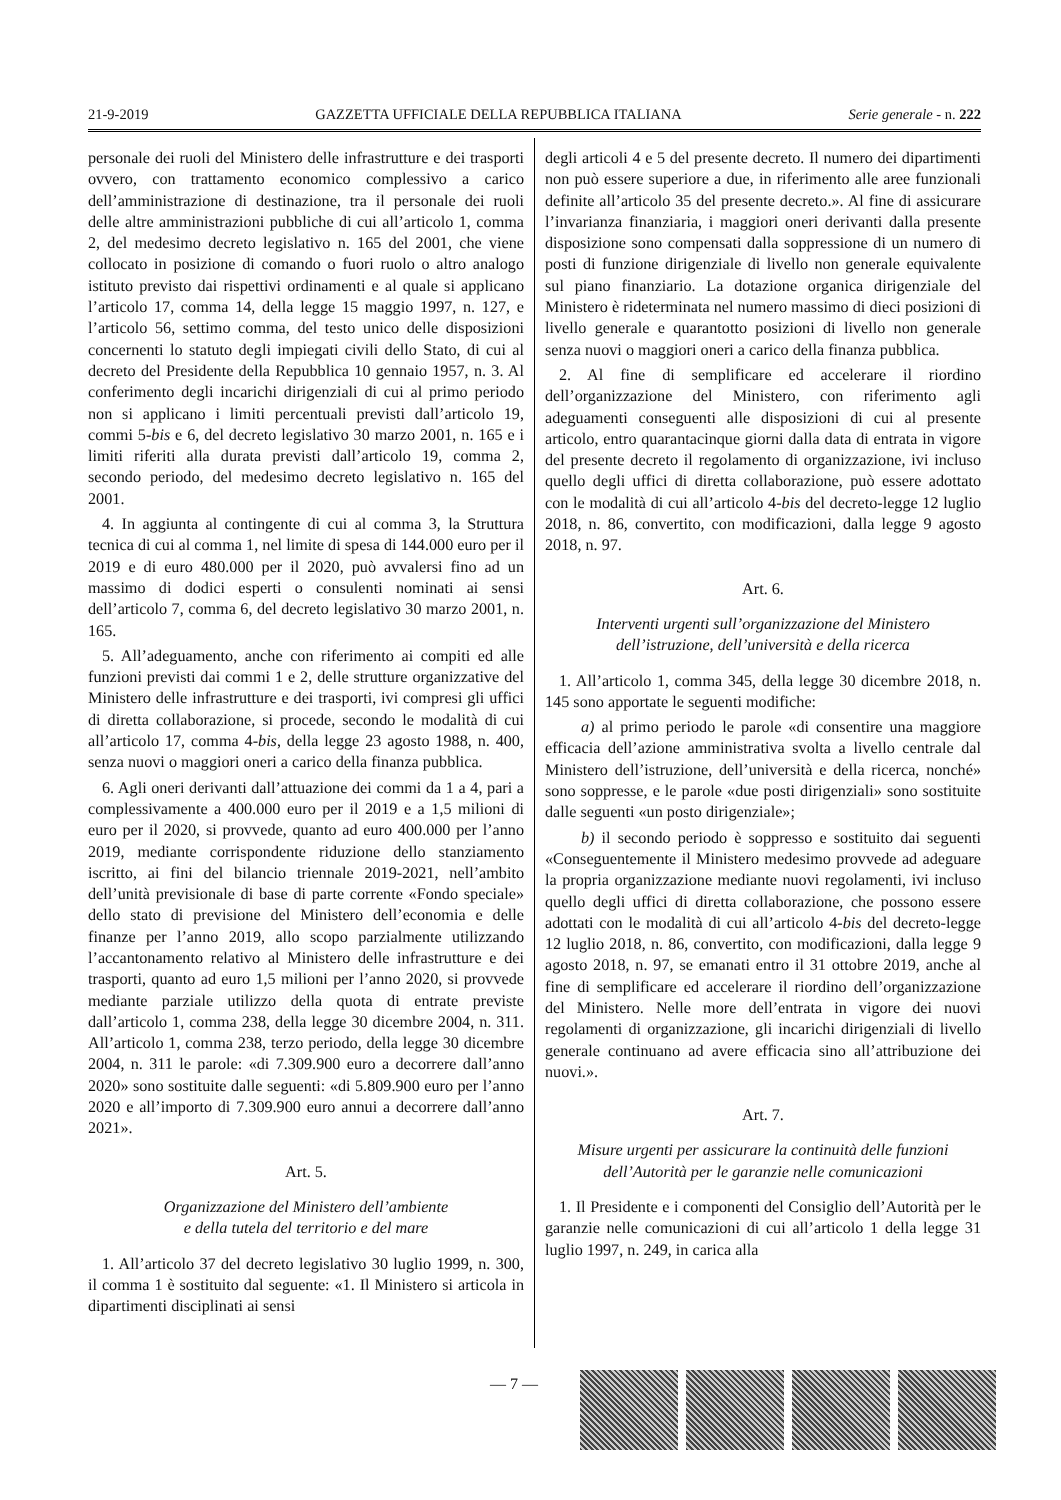21-9-2019 GAZZETTA UFFICIALE DELLA REPUBBLICA ITALIANA Serie generale - n. 222
personale dei ruoli del Ministero delle infrastrutture e dei trasporti ovvero, con trattamento economico complessivo a carico dell’amministrazione di destinazione, tra il personale dei ruoli delle altre amministrazioni pubbliche di cui all’articolo 1, comma 2, del medesimo decreto legislativo n. 165 del 2001, che viene collocato in posizione di comando o fuori ruolo o altro analogo istituto previsto dai rispettivi ordinamenti e al quale si applicano l’articolo 17, comma 14, della legge 15 maggio 1997, n. 127, e l’articolo 56, settimo comma, del testo unico delle disposizioni concernenti lo statuto degli impiegati civili dello Stato, di cui al decreto del Presidente della Repubblica 10 gennaio 1957, n. 3. Al conferimento degli incarichi dirigenziali di cui al primo periodo non si applicano i limiti percentuali previsti dall’articolo 19, commi 5-bis e 6, del decreto legislativo 30 marzo 2001, n. 165 e i limiti riferiti alla durata previsti dall’articolo 19, comma 2, secondo periodo, del medesimo decreto legislativo n. 165 del 2001.
4. In aggiunta al contingente di cui al comma 3, la Struttura tecnica di cui al comma 1, nel limite di spesa di 144.000 euro per il 2019 e di euro 480.000 per il 2020, può avvalersi fino ad un massimo di dodici esperti o consulenti nominati ai sensi dell’articolo 7, comma 6, del decreto legislativo 30 marzo 2001, n. 165.
5. All’adeguamento, anche con riferimento ai compiti ed alle funzioni previsti dai commi 1 e 2, delle strutture organizzative del Ministero delle infrastrutture e dei trasporti, ivi compresi gli uffici di diretta collaborazione, si procede, secondo le modalità di cui all’articolo 17, comma 4-bis, della legge 23 agosto 1988, n. 400, senza nuovi o maggiori oneri a carico della finanza pubblica.
6. Agli oneri derivanti dall’attuazione dei commi da 1 a 4, pari a complessivamente a 400.000 euro per il 2019 e a 1,5 milioni di euro per il 2020, si provvede, quanto ad euro 400.000 per l’anno 2019, mediante corrispondente riduzione dello stanziamento iscritto, ai fini del bilancio triennale 2019-2021, nell’ambito dell’unità previsionale di base di parte corrente «Fondo speciale» dello stato di previsione del Ministero dell’economia e delle finanze per l’anno 2019, allo scopo parzialmente utilizzando l’accantonamento relativo al Ministero delle infrastrutture e dei trasporti, quanto ad euro 1,5 milioni per l’anno 2020, si provvede mediante parziale utilizzo della quota di entrate previste dall’articolo 1, comma 238, della legge 30 dicembre 2004, n. 311. All’articolo 1, comma 238, terzo periodo, della legge 30 dicembre 2004, n. 311 le parole: «di 7.309.900 euro a decorrere dall’anno 2020» sono sostituite dalle seguenti: «di 5.809.900 euro per l’anno 2020 e all’importo di 7.309.900 euro annui a decorrere dall’anno 2021».
Art. 5.
Organizzazione del Ministero dell’ambiente
e della tutela del territorio e del mare
1. All’articolo 37 del decreto legislativo 30 luglio 1999, n. 300, il comma 1 è sostituito dal seguente: «1. Il Ministero si articola in dipartimenti disciplinati ai sensi
degli articoli 4 e 5 del presente decreto. Il numero dei dipartimenti non può essere superiore a due, in riferimento alle aree funzionali definite all’articolo 35 del presente decreto.». Al fine di assicurare l’invarianza finanziaria, i maggiori oneri derivanti dalla presente disposizione sono compensati dalla soppressione di un numero di posti di funzione dirigenziale di livello non generale equivalente sul piano finanziario. La dotazione organica dirigenziale del Ministero è rideterminata nel numero massimo di dieci posizioni di livello generale e quarantotto posizioni di livello non generale senza nuovi o maggiori oneri a carico della finanza pubblica.
2. Al fine di semplificare ed accelerare il riordino dell’organizzazione del Ministero, con riferimento agli adeguamenti conseguenti alle disposizioni di cui al presente articolo, entro quarantacinque giorni dalla data di entrata in vigore del presente decreto il regolamento di organizzazione, ivi incluso quello degli uffici di diretta collaborazione, può essere adottato con le modalità di cui all’articolo 4-bis del decreto-legge 12 luglio 2018, n. 86, convertito, con modificazioni, dalla legge 9 agosto 2018, n. 97.
Art. 6.
Interventi urgenti sull’organizzazione del Ministero
dell’istruzione, dell’università e della ricerca
1. All’articolo 1, comma 345, della legge 30 dicembre 2018, n. 145 sono apportate le seguenti modifiche:
a) al primo periodo le parole «di consentire una maggiore efficacia dell’azione amministrativa svolta a livello centrale dal Ministero dell’istruzione, dell’università e della ricerca, nonché» sono soppresse, e le parole «due posti dirigenziali» sono sostituite dalle seguenti «un posto dirigenziale»;
b) il secondo periodo è soppresso e sostituito dai seguenti «Conseguentemente il Ministero medesimo provvede ad adeguare la propria organizzazione mediante nuovi regolamenti, ivi incluso quello degli uffici di diretta collaborazione, che possono essere adottati con le modalità di cui all’articolo 4-bis del decreto-legge 12 luglio 2018, n. 86, convertito, con modificazioni, dalla legge 9 agosto 2018, n. 97, se emanati entro il 31 ottobre 2019, anche al fine di semplificare ed accelerare il riordino dell’organizzazione del Ministero. Nelle more dell’entrata in vigore dei nuovi regolamenti di organizzazione, gli incarichi dirigenziali di livello generale continuano ad avere efficacia sino all’attribuzione dei nuovi.».
Art. 7.
Misure urgenti per assicurare la continuità delle funzioni
dell’Autorità per le garanzie nelle comunicazioni
1. Il Presidente e i componenti del Consiglio dell’Autorità per le garanzie nelle comunicazioni di cui all’articolo 1 della legge 31 luglio 1997, n. 249, in carica alla
— 7 —